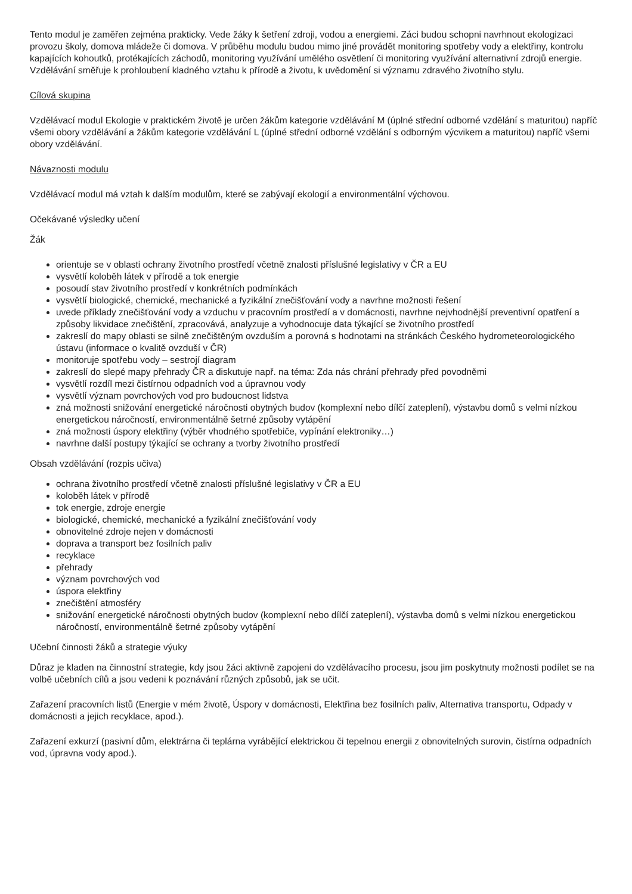Tento modul je zaměřen zejména prakticky. Vede žáky k šetření zdroji, vodou a energiemi. Záci budou schopni navrhnout ekologizaci provozu školy, domova mládeže či domova. V průběhu modulu budou mimo jiné provádět monitoring spotřeby vody a elektřiny, kontrolu kapajících kohoutků, protékajících záchodů, monitoring využívání umělého osvětlení či monitoring využívání alternativní zdrojů energie. Vzdělávání směřuje k prohloubení kladného vztahu k přírodě a životu, k uvědomění si významu zdravého životního stylu.
Cílová skupina
Vzdělávací modul Ekologie v praktickém životě je určen žákům kategorie vzdělávání M (úplné střední odborné vzdělání s maturitou) napříč všemi obory vzdělávání a žákům kategorie vzdělávání L (úplné střední odborné vzdělání s odborným výcvikem a maturitou) napříč všemi obory vzdělávání.
Návaznosti modulu
Vzdělávací modul má vztah k dalším modulům, které se zabývají ekologií a environmentální výchovou.
Očekávané výsledky učení
Žák
orientuje se v oblasti ochrany životního prostředí včetně znalosti příslušné legislativy v ČR a EU
vysvětlí koloběh látek v přírodě a tok energie
posoudí stav životního prostředí v konkrétních podmínkách
vysvětlí biologické, chemické, mechanické a fyzikální znečišťování vody a navrhne možnosti řešení
uvede příklady znečišťování vody a vzduchu v pracovním prostředí a v domácnosti, navrhne nejvhodnější preventivní opatření a způsoby likvidace znečištění, zpracovává, analyzuje a vyhodnocuje data týkající se životního prostředí
zakreslí do mapy oblasti se silně znečištěným ovzduším a porovná s hodnotami na stránkách Českého hydrometeorologického ústavu (informace o kvalitě ovzduší v ČR)
monitoruje spotřebu vody – sestrojí diagram
zakreslí do slepé mapy přehrady ČR a diskutuje např. na téma: Zda nás chrání přehrady před povodněmi
vysvětlí rozdíl mezi čistírnou odpadních vod a úpravnou vody
vysvětlí význam povrchových vod pro budoucnost lidstva
zná možnosti snižování energetické náročnosti obytných budov (komplexní nebo dílčí zateplení), výstavbu domů s velmi nízkou energetickou náročností, environmentálně šetrné způsoby vytápění
zná možnosti úspory elektřiny (výběr vhodného spotřebiče, vypínání elektroniky…)
navrhne další postupy týkající se ochrany a tvorby životního prostředí
Obsah vzdělávání (rozpis učiva)
ochrana životního prostředí včetně znalosti příslušné legislativy v ČR a EU
koloběh látek v přírodě
tok energie, zdroje energie
biologické, chemické, mechanické a fyzikální znečišťování vody
obnovitelné zdroje nejen v domácnosti
doprava a transport bez fosilních paliv
recyklace
přehrady
význam povrchových vod
úspora elektřiny
znečištění atmosféry
snižování energetické náročnosti obytných budov (komplexní nebo dílčí zateplení), výstavba domů s velmi nízkou energetickou náročností, environmentálně šetrné způsoby vytápění
Učební činnosti žáků a strategie výuky
Důraz je kladen na činnostní strategie, kdy jsou žáci aktivně zapojeni do vzdělávacího procesu, jsou jim poskytnuty možnosti podílet se na volbě učebních cílů a jsou vedeni k poznávání různých způsobů, jak se učit.
Zařazení pracovních listů (Energie v mém životě, Úspory v domácnosti, Elektřina bez fosilních paliv, Alternativa transportu, Odpady v domácnosti a jejich recyklace, apod.).
Zařazení exkurzí (pasivní dům, elektrárna či teplárna vyrábějící elektrickou či tepelnou energii z obnovitelných surovin, čistírna odpadních vod, úpravna vody apod.).